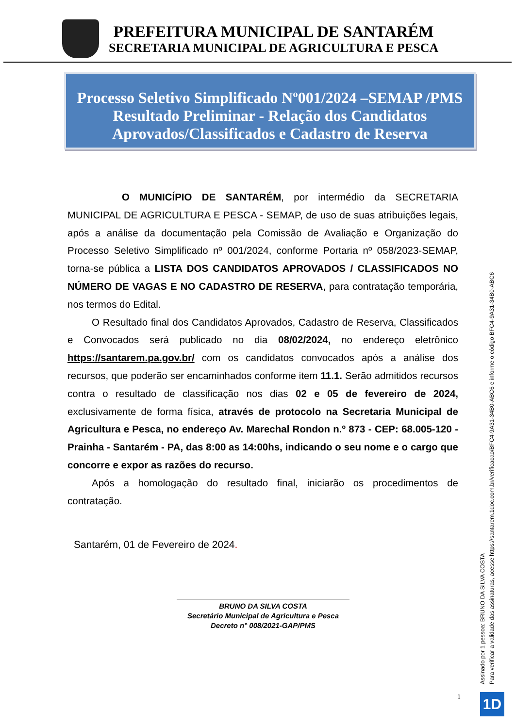PREFEITURA MUNICIPAL DE SANTARÉM
SECRETARIA MUNICIPAL DE AGRICULTURA E PESCA
Processo Seletivo Simplificado Nº001/2024 –SEMAP /PMS
Resultado Preliminar - Relação dos Candidatos
Aprovados/Classificados e Cadastro de Reserva
O MUNICÍPIO DE SANTARÉM, por intermédio da SECRETARIA MUNICIPAL DE AGRICULTURA E PESCA - SEMAP, de uso de suas atribuições legais, após a análise da documentação pela Comissão de Avaliação e Organização do Processo Seletivo Simplificado nº 001/2024, conforme Portaria nº 058/2023-SEMAP, torna-se pública a LISTA DOS CANDIDATOS APROVADOS / CLASSIFICADOS NO NÚMERO DE VAGAS E NO CADASTRO DE RESERVA, para contratação temporária, nos termos do Edital.
O Resultado final dos Candidatos Aprovados, Cadastro de Reserva, Classificados e Convocados será publicado no dia 08/02/2024, no endereço eletrônico https://santarem.pa.gov.br/ com os candidatos convocados após a análise dos recursos, que poderão ser encaminhados conforme item 11.1. Serão admitidos recursos contra o resultado de classificação nos dias 02 e 05 de fevereiro de 2024, exclusivamente de forma física, através de protocolo na Secretaria Municipal de Agricultura e Pesca, no endereço Av. Marechal Rondon n.º 873 - CEP: 68.005-120 - Prainha - Santarém - PA, das 8:00 as 14:00hs, indicando o seu nome e o cargo que concorre e expor as razões do recurso.
Após a homologação do resultado final, iniciarão os procedimentos de contratação.
Santarém, 01 de Fevereiro de 2024.
BRUNO DA SILVA COSTA
Secretário Municipal de Agricultura e Pesca
Decreto n° 008/2021-GAP/PMS
Assinado por 1 pessoa: BRUNO DA SILVA COSTA
Para verificar a validade das assinaturas, acesse https://santarem.1doc.com.br/verificacao/BFC4-9A31-34B0-ABC6 e informe o código BFC4-9A31-34B0-ABC6
1 1D